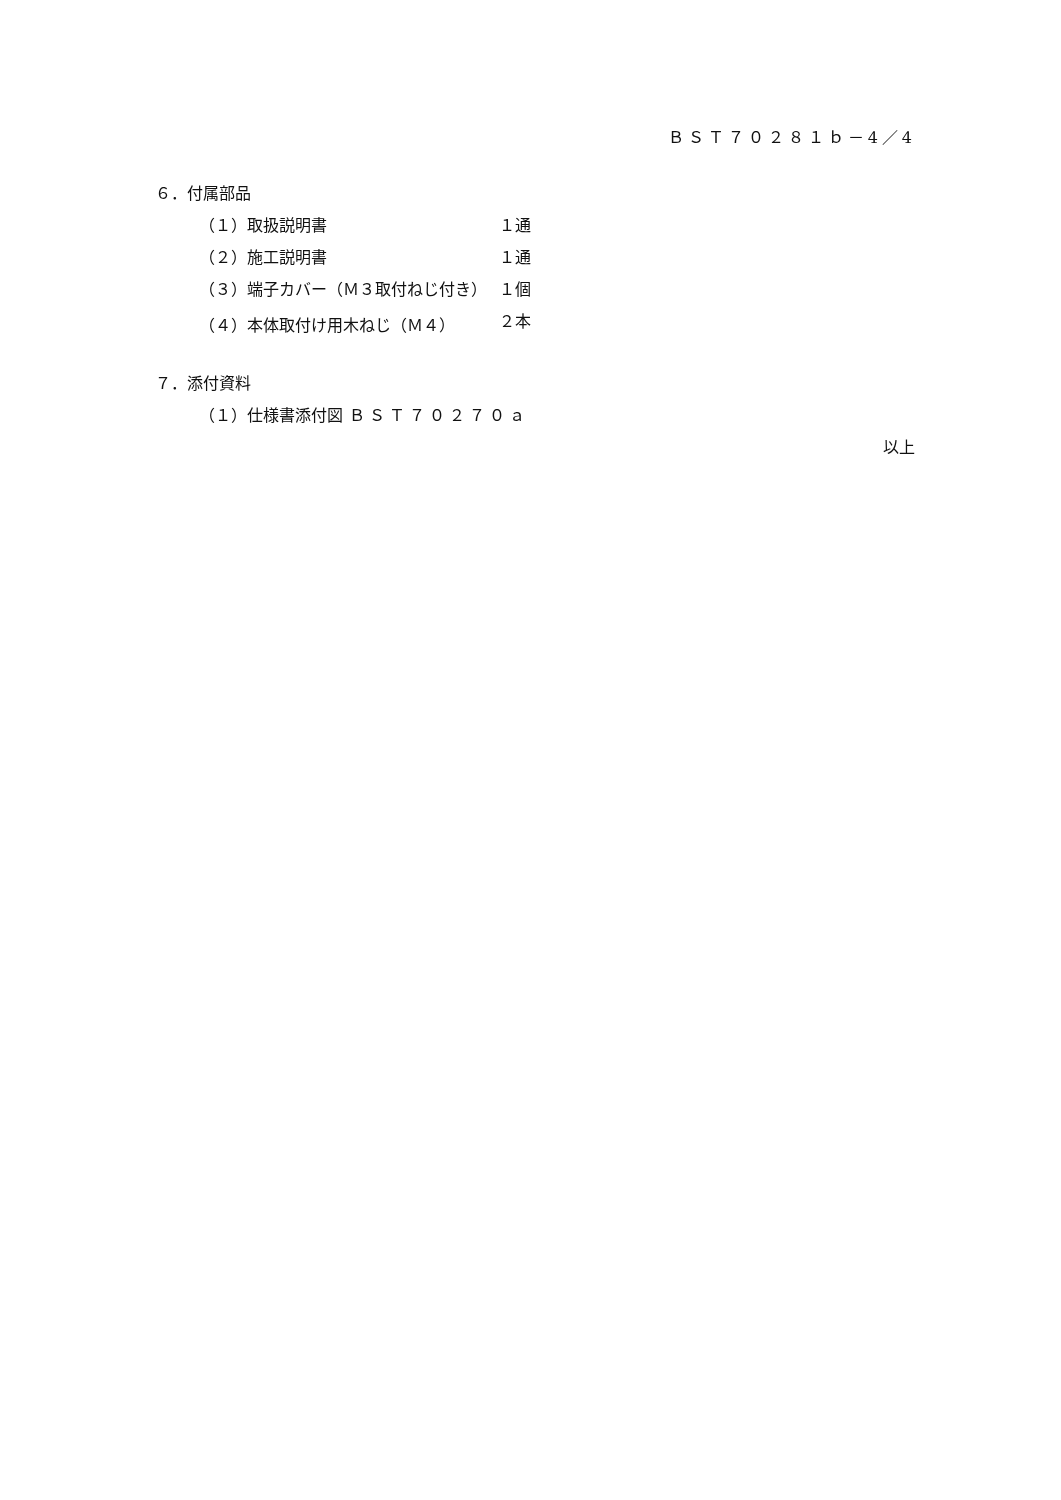ＢＳＴ７０２８１ｂ－4／4
６．付属部品
（１）取扱説明書 １通
（２）施工説明書 １通
（３）端子カバー（Ｍ３取付ねじ付き） １個
（４）本体取付け用木ねじ（Ｍ４） ２本
７．添付資料
（１）仕様書添付図 ＢＳＴ７０２７０ａ
以上